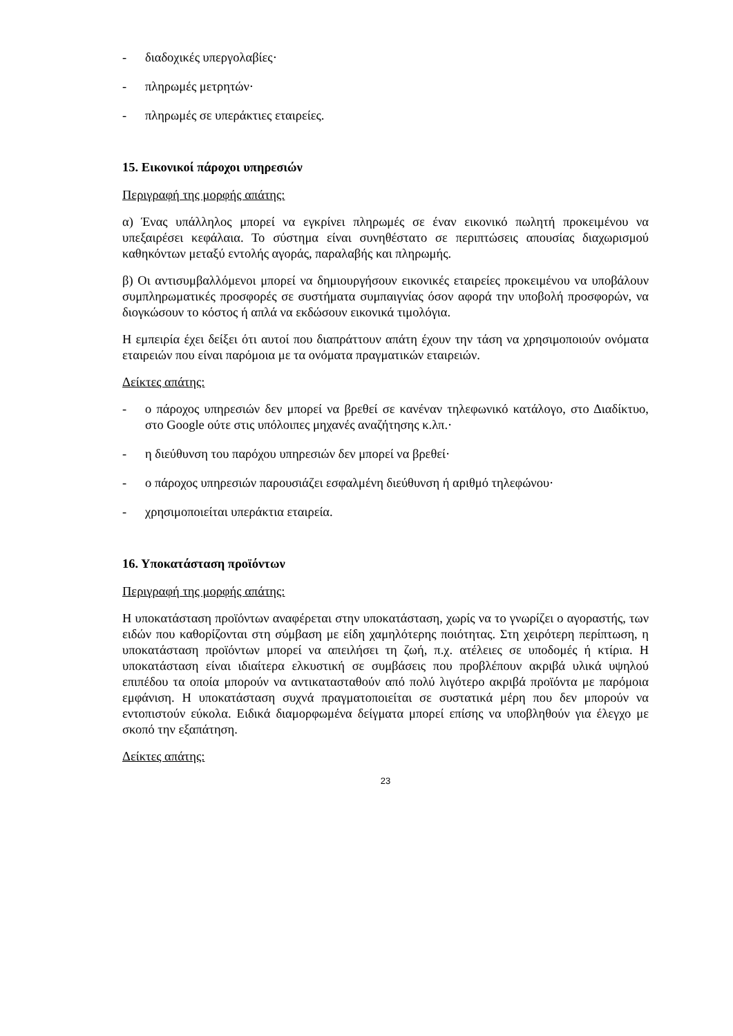- διαδοχικές υπεργολαβίες·
- πληρωμές μετρητών·
- πληρωμές σε υπεράκτιες εταιρείες.
15. Εικονικοί πάροχοι υπηρεσιών
Περιγραφή της μορφής απάτης:
α) Ένας υπάλληλος μπορεί να εγκρίνει πληρωμές σε έναν εικονικό πωλητή προκειμένου να υπεξαιρέσει κεφάλαια. Το σύστημα είναι συνηθέστατο σε περιπτώσεις απουσίας διαχωρισμού καθηκόντων μεταξύ εντολής αγοράς, παραλαβής και πληρωμής.
β) Οι αντισυμβαλλόμενοι μπορεί να δημιουργήσουν εικονικές εταιρείες προκειμένου να υποβάλουν συμπληρωματικές προσφορές σε συστήματα συμπαιγνίας όσον αφορά την υποβολή προσφορών, να διογκώσουν το κόστος ή απλά να εκδώσουν εικονικά τιμολόγια.
Η εμπειρία έχει δείξει ότι αυτοί που διαπράττουν απάτη έχουν την τάση να χρησιμοποιούν ονόματα εταιρειών που είναι παρόμοια με τα ονόματα πραγματικών εταιρειών.
Δείκτες απάτης:
- ο πάροχος υπηρεσιών δεν μπορεί να βρεθεί σε κανέναν τηλεφωνικό κατάλογο, στο Διαδίκτυο, στο Google ούτε στις υπόλοιπες μηχανές αναζήτησης κ.λπ.·
- η διεύθυνση του παρόχου υπηρεσιών δεν μπορεί να βρεθεί·
- ο πάροχος υπηρεσιών παρουσιάζει εσφαλμένη διεύθυνση ή αριθμό τηλεφώνου·
- χρησιμοποιείται υπεράκτια εταιρεία.
16. Υποκατάσταση προϊόντων
Περιγραφή της μορφής απάτης:
Η υποκατάσταση προϊόντων αναφέρεται στην υποκατάσταση, χωρίς να το γνωρίζει ο αγοραστής, των ειδών που καθορίζονται στη σύμβαση με είδη χαμηλότερης ποιότητας. Στη χειρότερη περίπτωση, η υποκατάσταση προϊόντων μπορεί να απειλήσει τη ζωή, π.χ. ατέλειες σε υποδομές ή κτίρια. Η υποκατάσταση είναι ιδιαίτερα ελκυστική σε συμβάσεις που προβλέπουν ακριβά υλικά υψηλού επιπέδου τα οποία μπορούν να αντικατασταθούν από πολύ λιγότερο ακριβά προϊόντα με παρόμοια εμφάνιση. Η υποκατάσταση συχνά πραγματοποιείται σε συστατικά μέρη που δεν μπορούν να εντοπιστούν εύκολα. Ειδικά διαμορφωμένα δείγματα μπορεί επίσης να υποβληθούν για έλεγχο με σκοπό την εξαπάτηση.
Δείκτες απάτης:
23